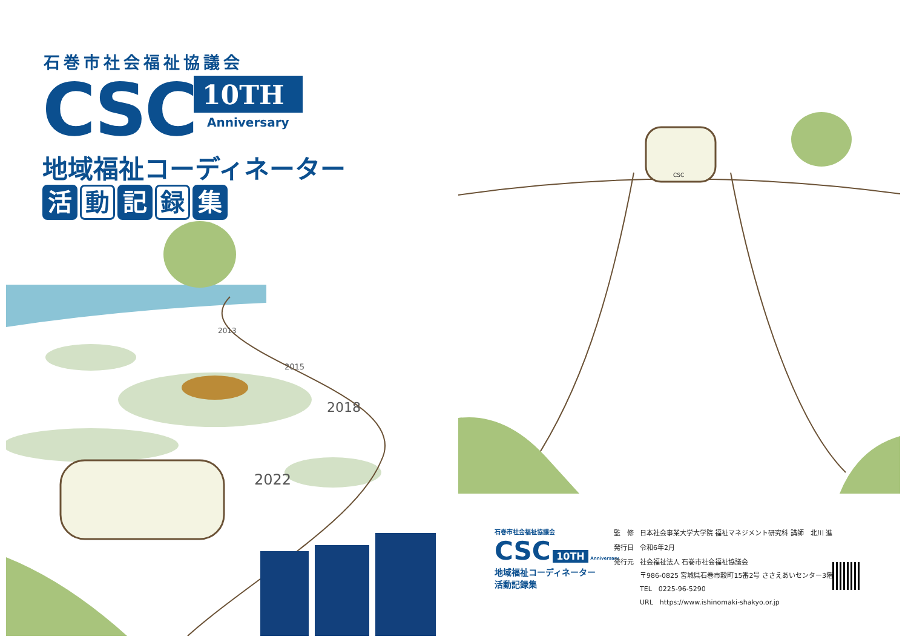石巻市社会福祉協議会
CSC 10TH
Anniversary
地域福祉コーディネーター
活動 記 録 集
2013
2015
2018
2022
CSC
石巻市社会福祉協議会
CSC 10TH Anniversary
地域福祉コーディネーター
活動記録集
| 監 修 | 日本社会事業大学大学院 福祉マネジメント研究科 講師 北川 進 |
| 発行日 | 令和6年2月 |
| 発行元 | 社会福祉法人 石巻市社会福祉協議会 〒986-0825 宮城県石巻市穀町15番2号 ささえあいセンター3階 TEL 0225-96-5290 URL https://www.ishinomaki-shakyo.or.jp |